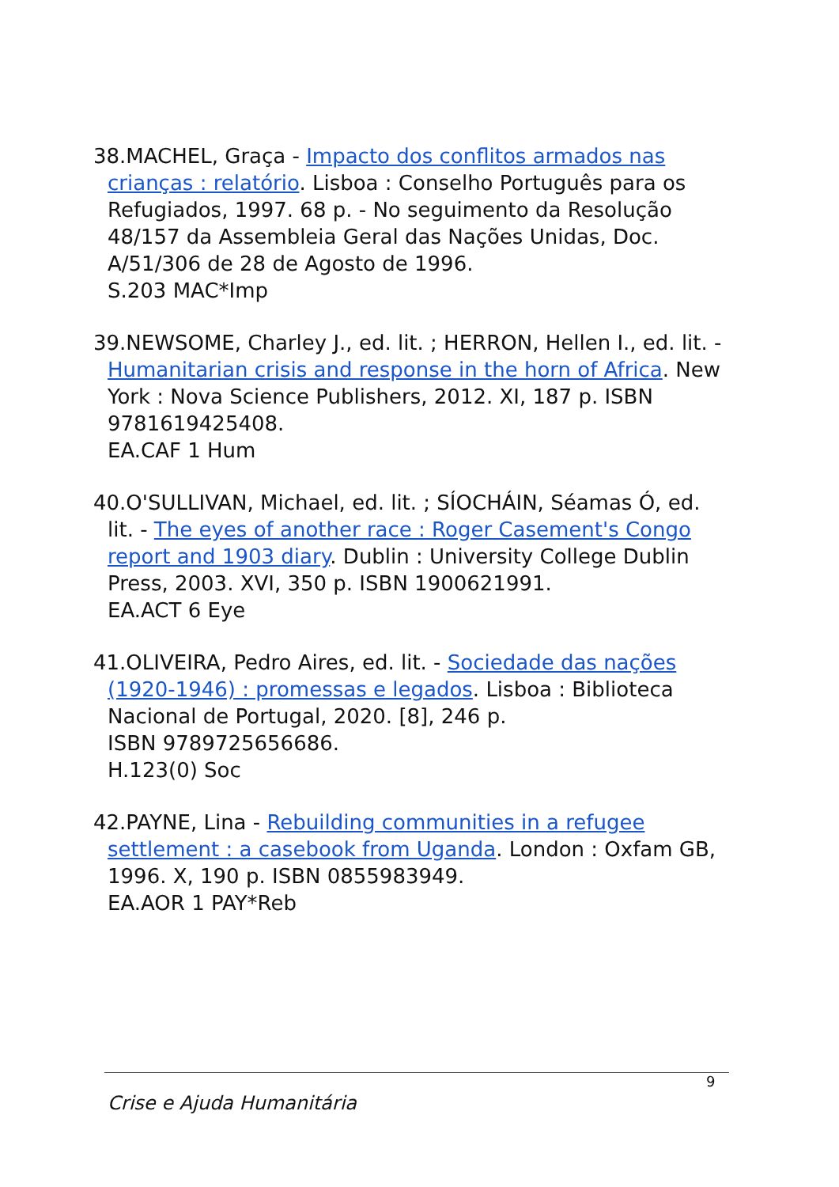38.MACHEL, Graça - Impacto dos conflitos armados nas crianças : relatório. Lisboa : Conselho Português para os Refugiados, 1997. 68 p. - No seguimento da Resolução 48/157 da Assembleia Geral das Nações Unidas, Doc. A/51/306 de 28 de Agosto de 1996.
S.203 MAC*Imp
39.NEWSOME, Charley J., ed. lit. ; HERRON, Hellen I., ed. lit. - Humanitarian crisis and response in the horn of Africa. New York : Nova Science Publishers, 2012. XI, 187 p. ISBN 9781619425408.
EA.CAF 1 Hum
40.O'SULLIVAN, Michael, ed. lit. ; SÍOCHÁIN, Séamas Ó, ed. lit. - The eyes of another race : Roger Casement's Congo report and 1903 diary. Dublin : University College Dublin Press, 2003. XVI, 350 p. ISBN 1900621991.
EA.ACT 6 Eye
41.OLIVEIRA, Pedro Aires, ed. lit. - Sociedade das nações (1920-1946) : promessas e legados. Lisboa : Biblioteca Nacional de Portugal, 2020. [8], 246 p.
ISBN 9789725656686.
H.123(0) Soc
42.PAYNE, Lina - Rebuilding communities in a refugee settlement : a casebook from Uganda. London : Oxfam GB, 1996. X, 190 p. ISBN 0855983949.
EA.AOR 1 PAY*Reb
9
Crise e Ajuda Humanitária